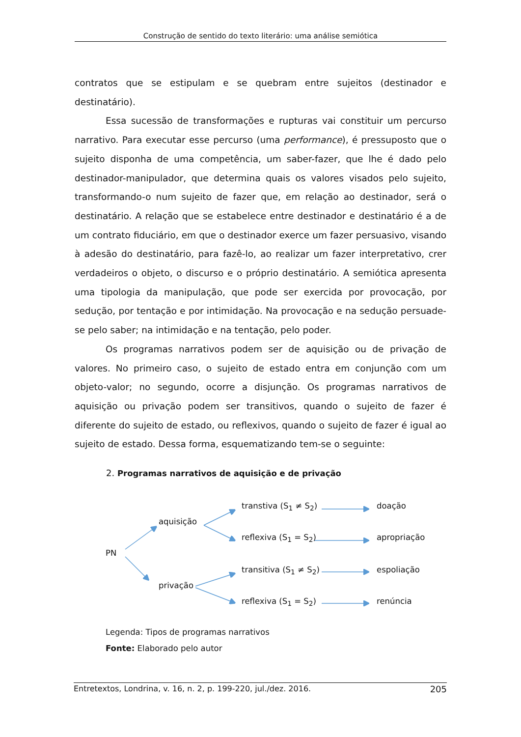Construção de sentido do texto literário: uma análise semiótica
contratos que se estipulam e se quebram entre sujeitos (destinador e destinatário).
Essa sucessão de transformações e rupturas vai constituir um percurso narrativo. Para executar esse percurso (uma performance), é pressuposto que o sujeito disponha de uma competência, um saber-fazer, que lhe é dado pelo destinador-manipulador, que determina quais os valores visados pelo sujeito, transformando-o num sujeito de fazer que, em relação ao destinador, será o destinatário. A relação que se estabelece entre destinador e destinatário é a de um contrato fiduciário, em que o destinador exerce um fazer persuasivo, visando à adesão do destinatário, para fazê-lo, ao realizar um fazer interpretativo, crer verdadeiros o objeto, o discurso e o próprio destinatário. A semiótica apresenta uma tipologia da manipulação, que pode ser exercida por provocação, por sedução, por tentação e por intimidação. Na provocação e na sedução persuade-se pelo saber; na intimidação e na tentação, pelo poder.
Os programas narrativos podem ser de aquisição ou de privação de valores. No primeiro caso, o sujeito de estado entra em conjunção com um objeto-valor; no segundo, ocorre a disjunção. Os programas narrativos de aquisição ou privação podem ser transitivos, quando o sujeito de fazer é diferente do sujeito de estado, ou reflexivos, quando o sujeito de fazer é igual ao sujeito de estado. Dessa forma, esquematizando tem-se o seguinte:
2. Programas narrativos de aquisição e de privação
PN
aquisição
privação
transtiva (S<sub>1</sub> ≠ S<sub>2</sub>) doação
reflexiva (S<sub>1</sub> = S<sub>2</sub>) apropriação
transitiva (S<sub>1</sub> ≠ S<sub>2</sub>) espoliação
reflexiva (S<sub>1</sub> = S<sub>2</sub>) renúncia
Legenda: Tipos de programas narrativos
Fonte: Elaborado pelo autor
Entretextos, Londrina, v. 16, n. 2, p. 199-220, jul./dez. 2016. 205